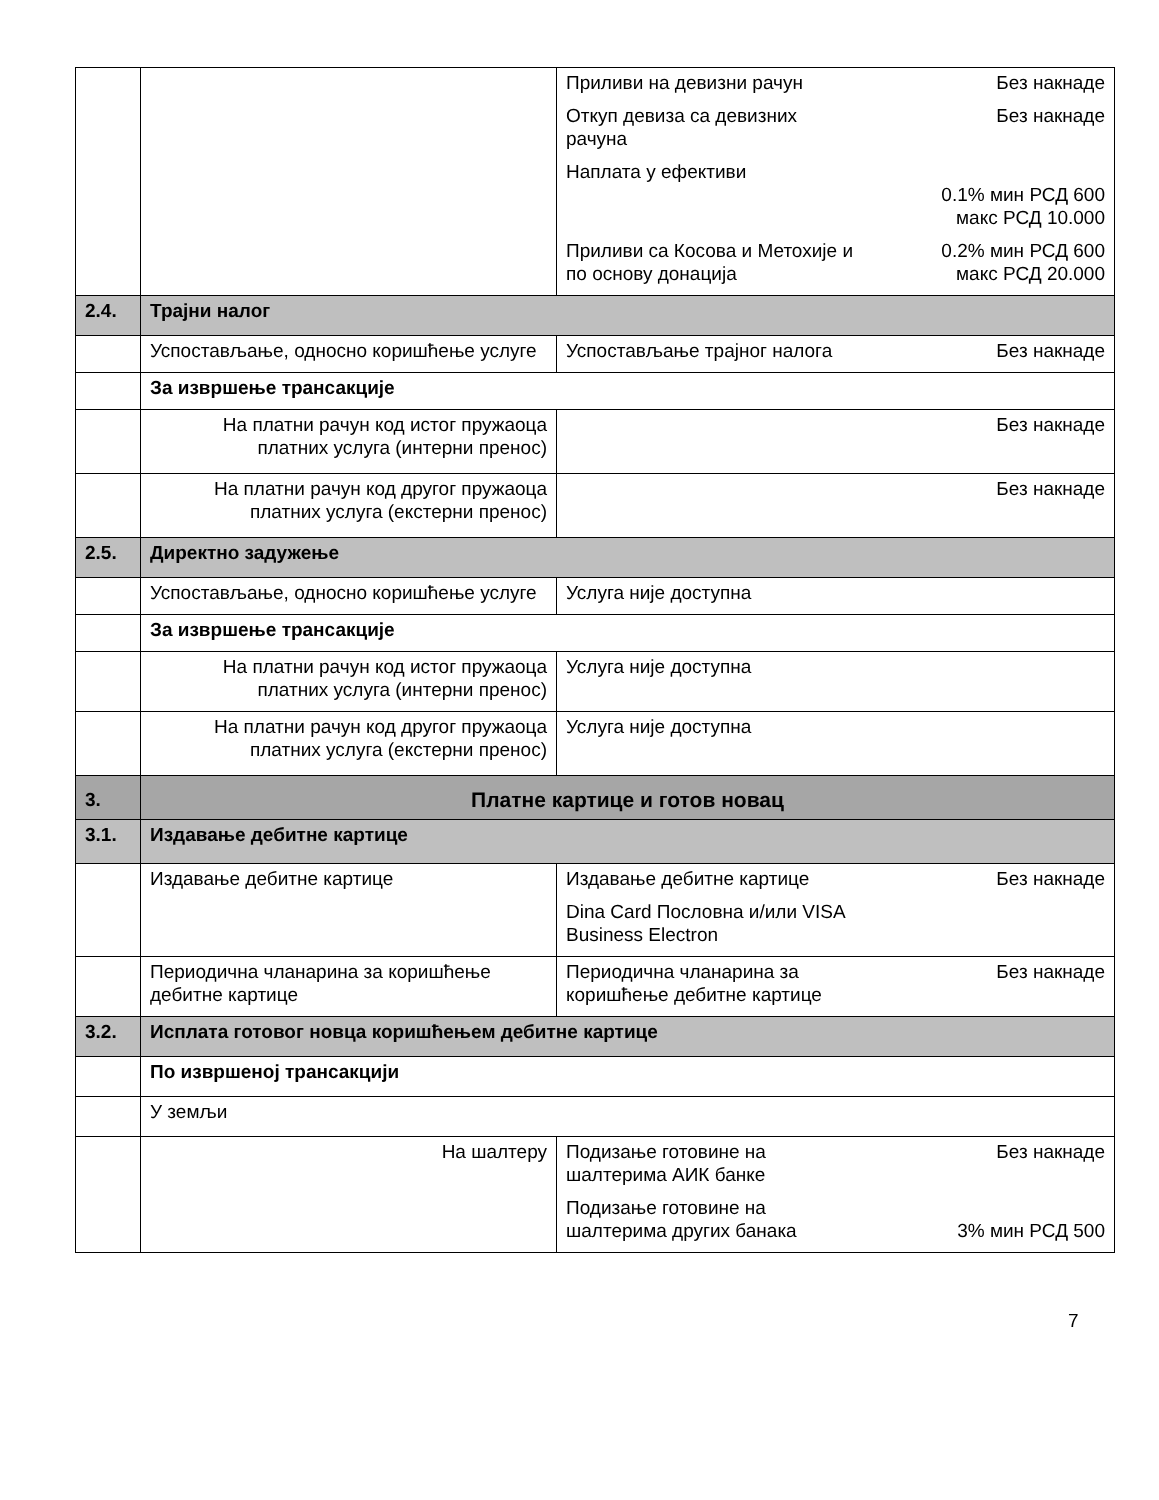| | | Приливи на девизни рачун Без накнаде Откуп девиза са девизних рачуна Без накнаде Наплата у ефективи 0.1% мин РСД 600 макс РСД 10.000 Приливи са Косова и Метохије и по основу донација 0.2% мин РСД 600 макс РСД 20.000 |
| 2.4. | Трајни налог | |
| | Успостављање, односно коришћење услуге | Успостављање трајног налога Без накнаде |
| | За извршење трансакције | |
| | На платни рачун код истог пружаоца платних услуга (интерни пренос) | Без накнаде |
| | На платни рачун код другог пружаоца платних услуга (екстерни пренос) | Без накнаде |
| 2.5. | Директно задужење | |
| | Успостављање, односно коришћење услуге | Услуга није доступна |
| | За извршење трансакције | |
| | На платни рачун код истог пружаоца платних услуга (интерни пренос) | Услуга није доступна |
| | На платни рачун код другог пружаоца платних услуга (екстерни пренос) | Услуга није доступна |
| 3. | Платне картице и готов новац | |
| 3.1. | Издавање дебитне картице | |
| | Издавање дебитне картице | Издавање дебитне картице Без накнаде Dina Card Пословна и/или VISA Business Electron |
| | Периодична чланарина за коришћење дебитне картице | Периодична чланарина за коришћење дебитне картице Без накнаде |
| 3.2. | Исплата готовог новца коришћењем дебитне картице | |
| | По извршеној трансакцији | |
| | У земљи | |
| | На шалтеру | Подизање готовине на шалтерима АИК банке Без накнаде Подизање готовине на шалтерима других банака 3% мин РСД 500 |
7